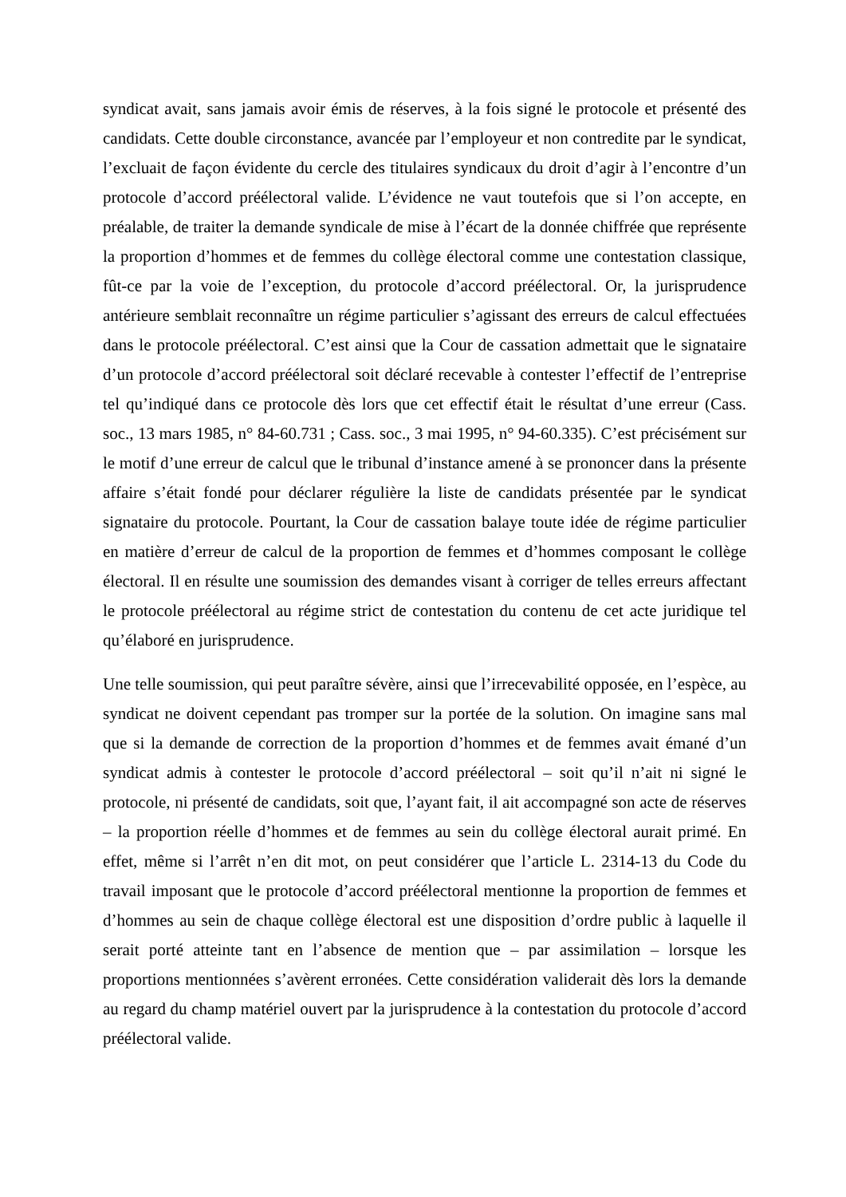syndicat avait, sans jamais avoir émis de réserves, à la fois signé le protocole et présenté des candidats. Cette double circonstance, avancée par l’employeur et non contredite par le syndicat, l’excluait de façon évidente du cercle des titulaires syndicaux du droit d’agir à l’encontre d’un protocole d’accord préélectoral valide. L’évidence ne vaut toutefois que si l’on accepte, en préalable, de traiter la demande syndicale de mise à l’écart de la donnée chiffrée que représente la proportion d’hommes et de femmes du collège électoral comme une contestation classique, fût-ce par la voie de l’exception, du protocole d’accord préélectoral. Or, la jurisprudence antérieure semblait reconnaître un régime particulier s’agissant des erreurs de calcul effectuées dans le protocole préélectoral. C’est ainsi que la Cour de cassation admettait que le signataire d’un protocole d’accord préélectoral soit déclaré recevable à contester l’effectif de l’entreprise tel qu’indiqué dans ce protocole dès lors que cet effectif était le résultat d’une erreur (Cass. soc., 13 mars 1985, n° 84-60.731 ; Cass. soc., 3 mai 1995, n° 94-60.335). C’est précisément sur le motif d’une erreur de calcul que le tribunal d’instance amené à se prononcer dans la présente affaire s’était fondé pour déclarer régulière la liste de candidats présentée par le syndicat signataire du protocole. Pourtant, la Cour de cassation balaye toute idée de régime particulier en matière d’erreur de calcul de la proportion de femmes et d’hommes composant le collège électoral. Il en résulte une soumission des demandes visant à corriger de telles erreurs affectant le protocole préélectoral au régime strict de contestation du contenu de cet acte juridique tel qu’élaboré en jurisprudence.
Une telle soumission, qui peut paraître sévère, ainsi que l’irrecevabilité opposée, en l’espèce, au syndicat ne doivent cependant pas tromper sur la portée de la solution. On imagine sans mal que si la demande de correction de la proportion d’hommes et de femmes avait émané d’un syndicat admis à contester le protocole d’accord préélectoral – soit qu’il n’ait ni signé le protocole, ni présenté de candidats, soit que, l’ayant fait, il ait accompagné son acte de réserves – la proportion réelle d’hommes et de femmes au sein du collège électoral aurait primé. En effet, même si l’arrêt n’en dit mot, on peut considérer que l’article L. 2314-13 du Code du travail imposant que le protocole d’accord préélectoral mentionne la proportion de femmes et d’hommes au sein de chaque collège électoral est une disposition d’ordre public à laquelle il serait porté atteinte tant en l’absence de mention que – par assimilation – lorsque les proportions mentionnées s’avèrent erronées. Cette considération validerait dès lors la demande au regard du champ matériel ouvert par la jurisprudence à la contestation du protocole d’accord préélectoral valide.